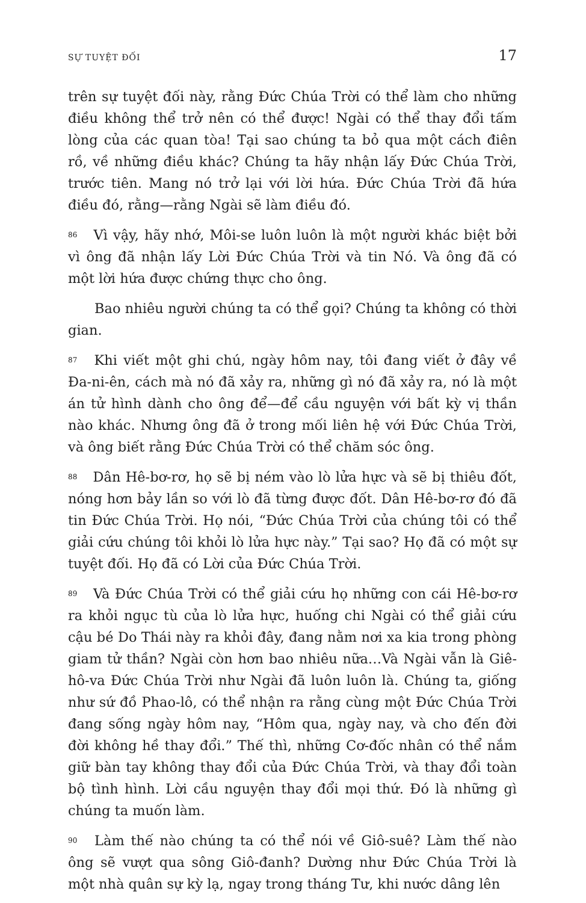SỰ TUYỆT ĐỐI 17
trên sự tuyệt đối này, rằng Đức Chúa Trời có thể làm cho những điều không thể trở nên có thể được! Ngài có thể thay đổi tấm lòng của các quan tòa! Tại sao chúng ta bỏ qua một cách điên rồ, về những điều khác? Chúng ta hãy nhận lấy Đức Chúa Trời, trước tiên. Mang nó trở lại với lời hứa. Đức Chúa Trời đã hứa điều đó, rằng—rằng Ngài sẽ làm điều đó.
<sup>86</sup> Vì vậy, hãy nhớ, Môi-se luôn luôn là một người khác biệt bởi vì ông đã nhận lấy Lời Đức Chúa Trời và tin Nó. Và ông đã có một lời hứa được chứng thực cho ông.
Bao nhiêu người chúng ta có thể gọi? Chúng ta không có thời gian.
<sup>87</sup> Khi viết một ghi chú, ngày hôm nay, tôi đang viết ở đây về Đa-ni-ên, cách mà nó đã xảy ra, những gì nó đã xảy ra, nó là một án tử hình dành cho ông để—để cầu nguyện với bất kỳ vị thần nào khác. Nhưng ông đã ở trong mối liên hệ với Đức Chúa Trời, và ông biết rằng Đức Chúa Trời có thể chăm sóc ông.
<sup>88</sup> Dân Hê-bơ-rơ, họ sẽ bị ném vào lò lửa hực và sẽ bị thiêu đốt, nóng hơn bảy lần so với lò đã từng được đốt. Dân Hê-bơ-rơ đó đã tin Đức Chúa Trời. Họ nói, “Đức Chúa Trời của chúng tôi có thể giải cứu chúng tôi khỏi lò lửa hực này.” Tại sao? Họ đã có một sự tuyệt đối. Họ đã có Lời của Đức Chúa Trời.
<sup>89</sup> Và Đức Chúa Trời có thể giải cứu họ những con cái Hê-bơ-rơ ra khỏi ngục tù của lò lửa hực, huống chi Ngài có thể giải cứu cậu bé Do Thái này ra khỏi đây, đang nằm nơi xa kia trong phòng giam tử thần? Ngài còn hơn bao nhiêu nữa…Và Ngài vẫn là Giê-hô-va Đức Chúa Trời như Ngài đã luôn luôn là. Chúng ta, giống như sứ đồ Phao-lô, có thể nhận ra rằng cùng một Đức Chúa Trời đang sống ngày hôm nay, “Hôm qua, ngày nay, và cho đến đời đời không hề thay đổi.” Thế thì, những Cơ-đốc nhân có thể nắm giữ bàn tay không thay đổi của Đức Chúa Trời, và thay đổi toàn bộ tình hình. Lời cầu nguyện thay đổi mọi thứ. Đó là những gì chúng ta muốn làm.
<sup>90</sup> Làm thế nào chúng ta có thể nói về Giô-suê? Làm thế nào ông sẽ vượt qua sông Giô-đanh? Dường như Đức Chúa Trời là một nhà quân sự kỳ lạ, ngay trong tháng Tư, khi nước dâng lên